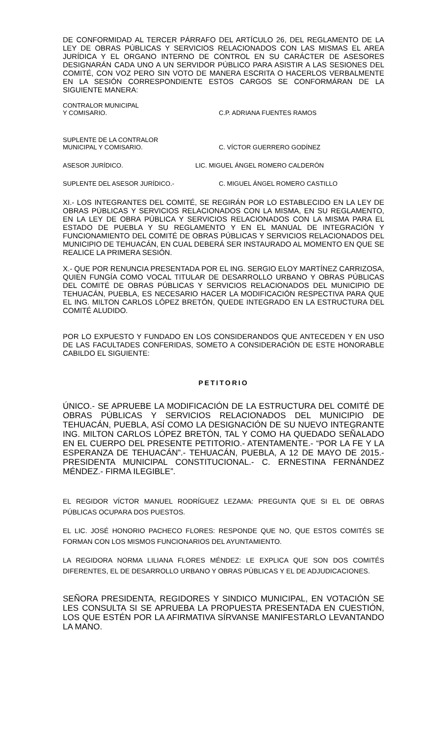DE CONFORMIDAD AL TERCER PÁRRAFO DEL ARTÍCULO 26, DEL REGLAMENTO DE LA LEY DE OBRAS PÚBLICAS Y SERVICIOS RELACIONADOS CON LAS MISMAS EL AREA JURÍDICA Y EL ORGANO INTERNO DE CONTROL EN SU CARÁCTER DE ASESORES DESIGNARÁN CADA UNO A UN SERVIDOR PÚBLICO PARA ASISTIR A LAS SESIONES DEL COMITÉ, CON VOZ PERO SIN VOTO DE MANERA ESCRITA O HACERLOS VERBALMENTE EN LA SESIÓN CORRESPONDIENTE ESTOS CARGOS SE CONFORMÁRAN DE LA SIGUIENTE MANERA:
CONTRALOR MUNICIPAL
Y COMISARIO.
C.P. ADRIANA FUENTES RAMOS
SUPLENTE DE LA CONTRALOR
MUNICIPAL Y COMISARIO.
C. VÍCTOR GUERRERO GODÍNEZ
ASESOR JURÍDICO. LIC. MIGUEL ÁNGEL ROMERO CALDERÓN
SUPLENTE DEL ASESOR JURÍDICO.- C. MIGUEL ÁNGEL ROMERO CASTILLO
XI.- LOS INTEGRANTES DEL COMITÉ, SE REGIRÁN POR LO ESTABLECIDO EN LA LEY DE OBRAS PÚBLICAS Y SERVICIOS RELACIONADOS CON LA MISMA, EN SU REGLAMENTO, EN LA LEY DE OBRA PÚBLICA Y SERVICIOS RELACIONADOS CON LA MISMA PARA EL ESTADO DE PUEBLA Y SU REGLAMENTO Y EN EL MANUAL DE INTEGRACIÓN Y FUNCIONAMIENTO DEL COMITÉ DE OBRAS PÚBLICAS Y SERVICIOS RELACIONADOS DEL MUNICIPIO DE TEHUACÁN, EN CUAL DEBERÁ SER INSTAURADO AL MOMENTO EN QUE SE REALICE LA PRIMERA SESIÓN.
X.- QUE POR RENUNCIA PRESENTADA POR EL ING. SERGIO ELOY MARTÍNEZ CARRIZOSA, QUIEN FUNGÍA COMO VOCAL TITULAR DE DESARROLLO URBANO Y OBRAS PÚBLICAS DEL COMITÉ DE OBRAS PÚBLICAS Y SERVICIOS RELACIONADOS DEL MUNICIPIO DE TEHUACÁN, PUEBLA, ES NECESARIO HACER LA MODIFICACIÓN RESPECTIVA PARA QUE EL ING. MILTON CARLOS LÓPEZ BRETÓN, QUEDE INTEGRADO EN LA ESTRUCTURA DEL COMITÉ ALUDIDO.
POR LO EXPUESTO Y FUNDADO EN LOS CONSIDERANDOS QUE ANTECEDEN Y EN USO DE LAS FACULTADES CONFERIDAS, SOMETO A CONSIDERACIÓN DE ESTE HONORABLE CABILDO EL SIGUIENTE:
PETITORIO
ÚNICO.- SE APRUEBE LA MODIFICACIÓN DE LA ESTRUCTURA DEL COMITÉ DE OBRAS PÚBLICAS Y SERVICIOS RELACIONADOS DEL MUNICIPIO DE TEHUACÁN, PUEBLA, ASÍ COMO LA DESIGNACIÓN DE SU NUEVO INTEGRANTE ING. MILTON CARLOS LÓPEZ BRETÓN, TAL Y COMO HA QUEDADO SEÑALADO EN EL CUERPO DEL PRESENTE PETITORIO.- ATENTAMENTE.- “POR LA FE Y LA ESPERANZA DE TEHUACÁN”.- TEHUACÁN, PUEBLA, A 12 DE MAYO DE 2015.- PRESIDENTA MUNICIPAL CONSTITUCIONAL.- C. ERNESTINA FERNÁNDEZ MÉNDEZ.- FIRMA ILEGIBLE”.
EL REGIDOR VÍCTOR MANUEL RODRÍGUEZ LEZAMA: PREGUNTA QUE SI EL DE OBRAS PÚBLICAS OCUPARA DOS PUESTOS.
EL LIC. JOSÉ HONORIO PACHECO FLORES: RESPONDE QUE NO, QUE ESTOS COMITÉS SE FORMAN CON LOS MISMOS FUNCIONARIOS DEL AYUNTAMIENTO.
LA REGIDORA NORMA LILIANA FLORES MÉNDEZ: LE EXPLICA QUE SON DOS COMITÉS DIFERENTES, EL DE DESARROLLO URBANO Y OBRAS PÚBLICAS Y EL DE ADJUDICACIONES.
SEÑORA PRESIDENTA, REGIDORES Y SINDICO MUNICIPAL, EN VOTACIÓN SE LES CONSULTA SI SE APRUEBA LA PROPUESTA PRESENTADA EN CUESTIÓN, LOS QUE ESTÉN POR LA AFIRMATIVA SÍRVANSE MANIFESTARLO LEVANTANDO LA MANO.